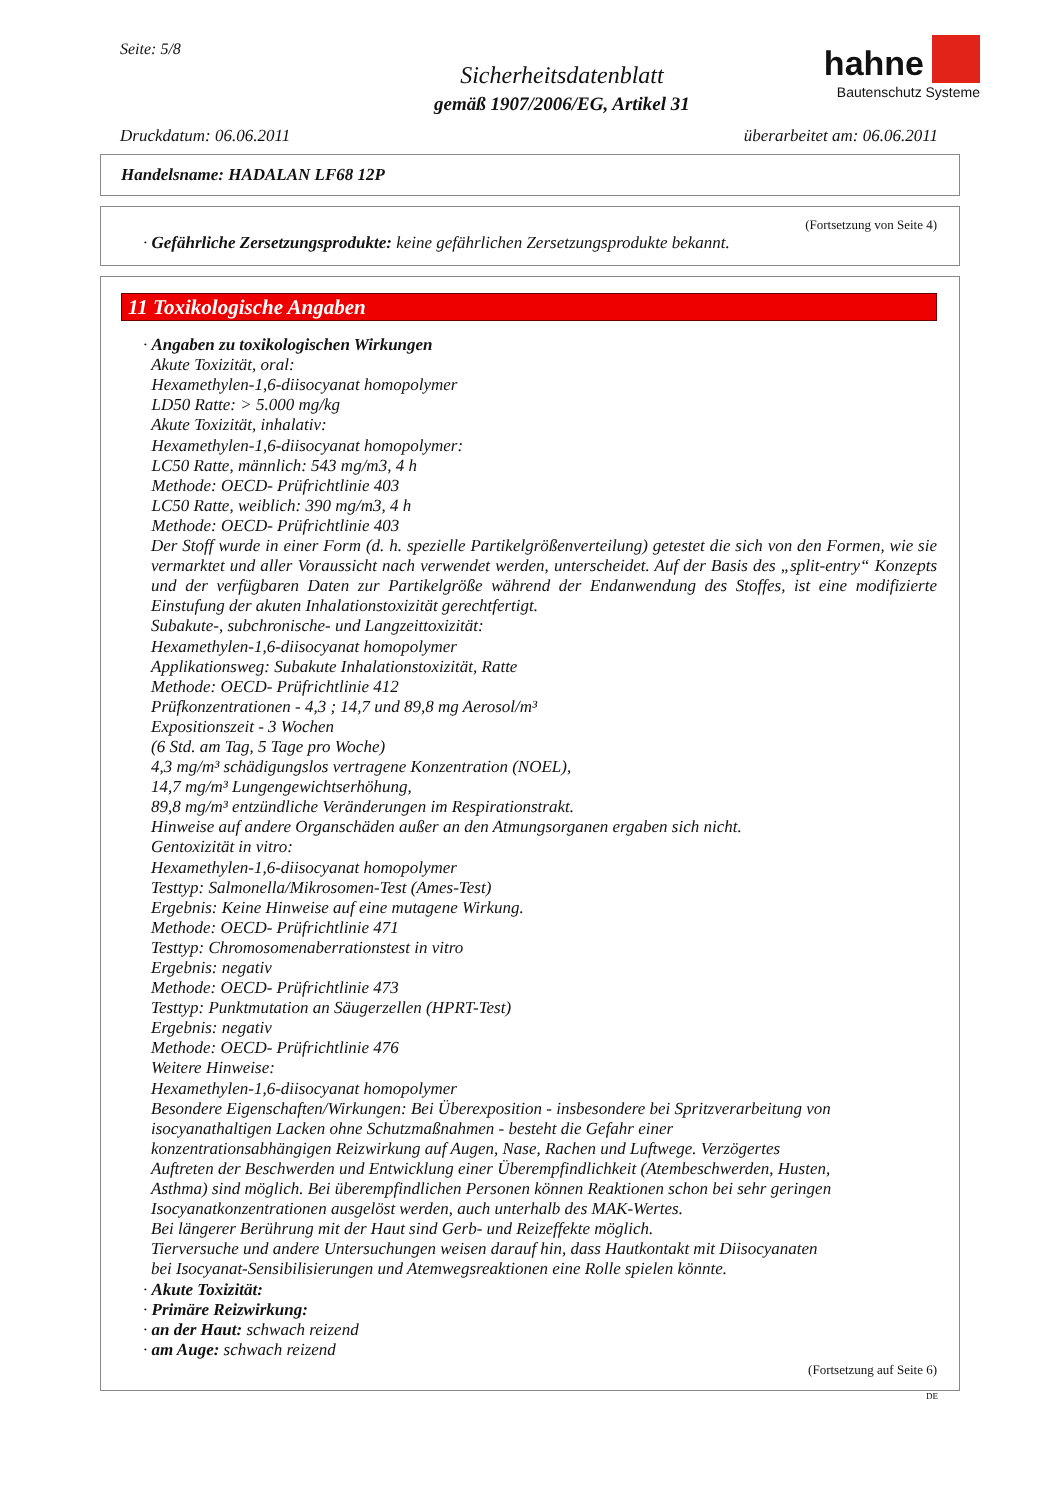Seite: 5/8
Sicherheitsdatenblatt
gemäß 1907/2006/EG, Artikel 31
hahne
Bautenschutz Systeme
Druckdatum: 06.06.2011 überarbeitet am: 06.06.2011
Handelsname: HADALAN LF68 12P
(Fortsetzung von Seite 4)
· Gefährliche Zersetzungsprodukte: keine gefährlichen Zersetzungsprodukte bekannt.
11 Toxikologische Angaben
· Angaben zu toxikologischen Wirkungen
Akute Toxizität, oral:
Hexamethylen-1,6-diisocyanat homopolymer
LD50 Ratte: > 5.000 mg/kg
Akute Toxizität, inhalativ:
Hexamethylen-1,6-diisocyanat homopolymer:
LC50 Ratte, männlich: 543 mg/m3, 4 h
Methode: OECD- Prüfrichtlinie 403
LC50 Ratte, weiblich: 390 mg/m3, 4 h
Methode: OECD- Prüfrichtlinie 403
Der Stoff wurde in einer Form (d. h. spezielle Partikelgrößenverteilung) getestet die sich von den Formen, wie sie vermarktet und aller Voraussicht nach verwendet werden, unterscheidet. Auf der Basis des „split-entry“ Konzepts und der verfügbaren Daten zur Partikelgröße während der Endanwendung des Stoffes, ist eine modifizierte Einstufung der akuten Inhalationstoxizität gerechtfertigt.
Subakute-, subchronische- und Langzeittoxizität:
Hexamethylen-1,6-diisocyanat homopolymer
Applikationsweg: Subakute Inhalationstoxizität, Ratte
Methode: OECD- Prüfrichtlinie 412
Prüfkonzentrationen - 4,3 ; 14,7 und 89,8 mg Aerosol/m³
Expositionszeit - 3 Wochen
(6 Std. am Tag, 5 Tage pro Woche)
4,3 mg/m³ schädigungslos vertragene Konzentration (NOEL),
14,7 mg/m³ Lungengewichtserhöhung,
89,8 mg/m³ entzündliche Veränderungen im Respirationstrakt.
Hinweise auf andere Organschäden außer an den Atmungsorganen ergaben sich nicht.
Gentoxizität in vitro:
Hexamethylen-1,6-diisocyanat homopolymer
Testtyp: Salmonella/Mikrosomen-Test (Ames-Test)
Ergebnis: Keine Hinweise auf eine mutagene Wirkung.
Methode: OECD- Prüfrichtlinie 471
Testtyp: Chromosomenaberrationstest in vitro
Ergebnis: negativ
Methode: OECD- Prüfrichtlinie 473
Testtyp: Punktmutation an Säugerzellen (HPRT-Test)
Ergebnis: negativ
Methode: OECD- Prüfrichtlinie 476
Weitere Hinweise:
Hexamethylen-1,6-diisocyanat homopolymer
Besondere Eigenschaften/Wirkungen: Bei Überexposition - insbesondere bei Spritzverarbeitung von isocyanathaltigen Lacken ohne Schutzmaßnahmen - besteht die Gefahr einer konzentrationsabhängigen Reizwirkung auf Augen, Nase, Rachen und Luftwege. Verzögertes Auftreten der Beschwerden und Entwicklung einer Überempfindlichkeit (Atembeschwerden, Husten, Asthma) sind möglich. Bei überempfindlichen Personen können Reaktionen schon bei sehr geringen Isocyanatkonzentrationen ausgelöst werden, auch unterhalb des MAK-Wertes.
Bei längerer Berührung mit der Haut sind Gerb- und Reizeffekte möglich.
Tierversuche und andere Untersuchungen weisen darauf hin, dass Hautkontakt mit Diisocyanaten bei Isocyanat-Sensibilisierungen und Atemwegsreaktionen eine Rolle spielen könnte.
· Akute Toxizität:
· Primäre Reizwirkung:
· an der Haut: schwach reizend
· am Auge: schwach reizend
(Fortsetzung auf Seite 6)
DE